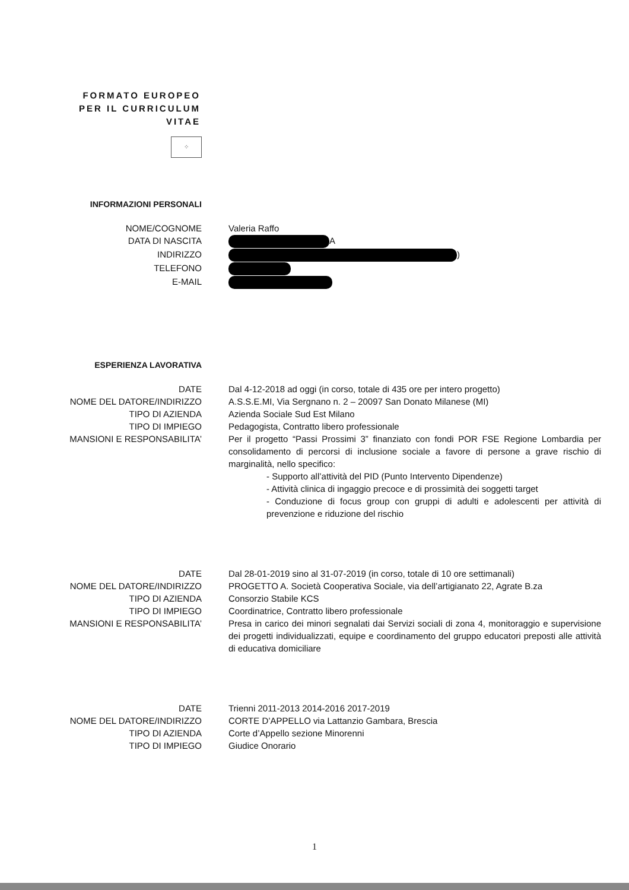FORMATO EUROPEO
PER IL CURRICULUM
VITAE
⁘
INFORMAZIONI PERSONALI
NOME/COGNOME Valeria Raffo
DATA DI NASCITA A
INDIRIZZO )
TELEFONO
E-MAIL
ESPERIENZA LAVORATIVA
DATE Dal 4-12-2018 ad oggi (in corso, totale di 435 ore per intero progetto)
NOME DEL DATORE/INDIRIZZO A.S.S.E.MI, Via Sergnano n. 2 – 20097 San Donato Milanese (MI)
TIPO DI AZIENDA Azienda Sociale Sud Est Milano
TIPO DI IMPIEGO Pedagogista, Contratto libero professionale
MANSIONI E RESPONSABILITA’ Per il progetto “Passi Prossimi 3” finanziato con fondi POR FSE Regione Lombardia per consolidamento di percorsi di inclusione sociale a favore di persone a grave rischio di marginalità, nello specifico:
- Supporto all’attività del PID (Punto Intervento Dipendenze)
- Attività clinica di ingaggio precoce e di prossimità dei soggetti target
- Conduzione di focus group con gruppi di adulti e adolescenti per attività di prevenzione e riduzione del rischio
DATE Dal 28-01-2019 sino al 31-07-2019 (in corso, totale di 10 ore settimanali)
NOME DEL DATORE/INDIRIZZO PROGETTO A. Società Cooperativa Sociale, via dell’artigianato 22, Agrate B.za
TIPO DI AZIENDA Consorzio Stabile KCS
TIPO DI IMPIEGO Coordinatrice, Contratto libero professionale
MANSIONI E RESPONSABILITA’ Presa in carico dei minori segnalati dai Servizi sociali di zona 4, monitoraggio e supervisione dei progetti individualizzati, equipe e coordinamento del gruppo educatori preposti alle attività di educativa domiciliare
DATE Trienni 2011-2013 2014-2016 2017-2019
NOME DEL DATORE/INDIRIZZO CORTE D’APPELLO via Lattanzio Gambara, Brescia
TIPO DI AZIENDA Corte d’Appello sezione Minorenni
TIPO DI IMPIEGO Giudice Onorario
1